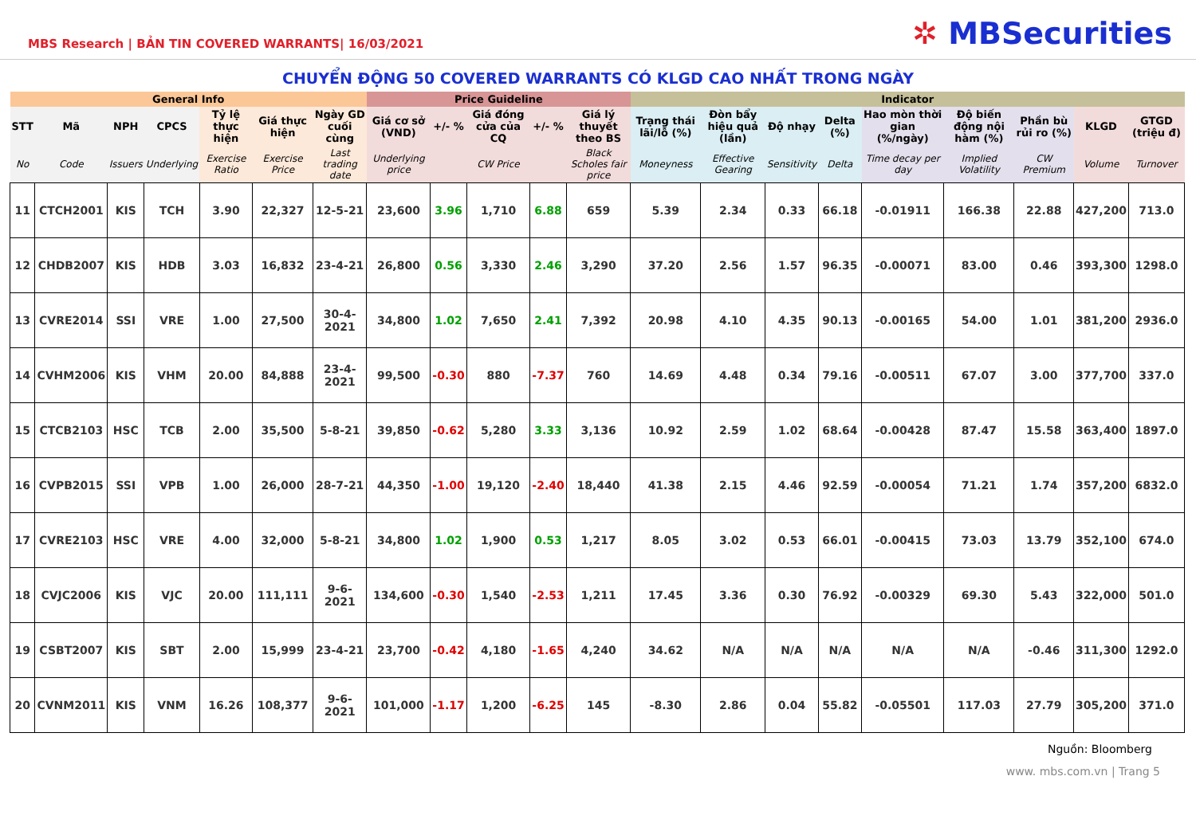MBS Research | BẢN TIN COVERED WARRANTS| 16/03/2021
✲ MBSecurities
CHUYỂN ĐỘNG 50 COVERED WARRANTS CÓ KLGD CAO NHẤT TRONG NGÀY
| General Info | | | | | | | Price Guideline | | | | | Indicator | | | | | | | | |
| --- | --- | --- | --- | --- | --- | --- | --- | --- | --- | --- | --- | --- | --- | --- | --- | --- | --- | --- | --- | --- |
| STT | Mã | NPH | CPCS | Tỷ lệ thực hiện | Giá thực hiện | Ngày GD cuối cùng | Giá cơ sở (VND) | +/- % | Giá đóng cửa của CQ | +/- % | Giá lý thuyết theo BS | Trạng thái lãi/lỗ (%) | Đòn bẩy hiệu quả (lần) | Độ nhạy | Delta (%) | Hao mòn thời gian (%/ngày) | Độ biến động nội hàm (%) | Phần bù rủi ro (%) | KLGD | GTGD (triệu đ) |
| No | Code | Issuers | Underlying | Exercise Ratio | Exercise Price | Last trading date | Underlying price | | CW Price | | Black Scholes fair price | Moneyness | Effective Gearing | Sensitivity | Delta | Time decay per day | Implied Volatility | CW Premium | Volume | Turnover |
| 11 | CTCH2001 | KIS | TCH | 3.90 | 22,327 | 12-5-21 | 23,600 | 3.96 | 1,710 | 6.88 | 659 | 5.39 | 2.34 | 0.33 | 66.18 | -0.01911 | 166.38 | 22.88 | 427,200 | 713.0 |
| 12 | CHDB2007 | KIS | HDB | 3.03 | 16,832 | 23-4-21 | 26,800 | 0.56 | 3,330 | 2.46 | 3,290 | 37.20 | 2.56 | 1.57 | 96.35 | -0.00071 | 83.00 | 0.46 | 393,300 | 1298.0 |
| 13 | CVRE2014 | SSI | VRE | 1.00 | 27,500 | 30-4-2021 | 34,800 | 1.02 | 7,650 | 2.41 | 7,392 | 20.98 | 4.10 | 4.35 | 90.13 | -0.00165 | 54.00 | 1.01 | 381,200 | 2936.0 |
| 14 | CVHM2006 | KIS | VHM | 20.00 | 84,888 | 23-4-2021 | 99,500 | -0.30 | 880 | -7.37 | 760 | 14.69 | 4.48 | 0.34 | 79.16 | -0.00511 | 67.07 | 3.00 | 377,700 | 337.0 |
| 15 | CTCB2103 | HSC | TCB | 2.00 | 35,500 | 5-8-21 | 39,850 | -0.62 | 5,280 | 3.33 | 3,136 | 10.92 | 2.59 | 1.02 | 68.64 | -0.00428 | 87.47 | 15.58 | 363,400 | 1897.0 |
| 16 | CVPB2015 | SSI | VPB | 1.00 | 26,000 | 28-7-21 | 44,350 | -1.00 | 19,120 | -2.40 | 18,440 | 41.38 | 2.15 | 4.46 | 92.59 | -0.00054 | 71.21 | 1.74 | 357,200 | 6832.0 |
| 17 | CVRE2103 | HSC | VRE | 4.00 | 32,000 | 5-8-21 | 34,800 | 1.02 | 1,900 | 0.53 | 1,217 | 8.05 | 3.02 | 0.53 | 66.01 | -0.00415 | 73.03 | 13.79 | 352,100 | 674.0 |
| 18 | CVJC2006 | KIS | VJC | 20.00 | 111,111 | 9-6-2021 | 134,600 | -0.30 | 1,540 | -2.53 | 1,211 | 17.45 | 3.36 | 0.30 | 76.92 | -0.00329 | 69.30 | 5.43 | 322,000 | 501.0 |
| 19 | CSBT2007 | KIS | SBT | 2.00 | 15,999 | 23-4-21 | 23,700 | -0.42 | 4,180 | -1.65 | 4,240 | 34.62 | N/A | N/A | N/A | N/A | N/A | -0.46 | 311,300 | 1292.0 |
| 20 | CVNM2011 | KIS | VNM | 16.26 | 108,377 | 9-6-2021 | 101,000 | -1.17 | 1,200 | -6.25 | 145 | -8.30 | 2.86 | 0.04 | 55.82 | -0.05501 | 117.03 | 27.79 | 305,200 | 371.0 |
Nguồn: Bloomberg
www. mbs.com.vn | Trang 5